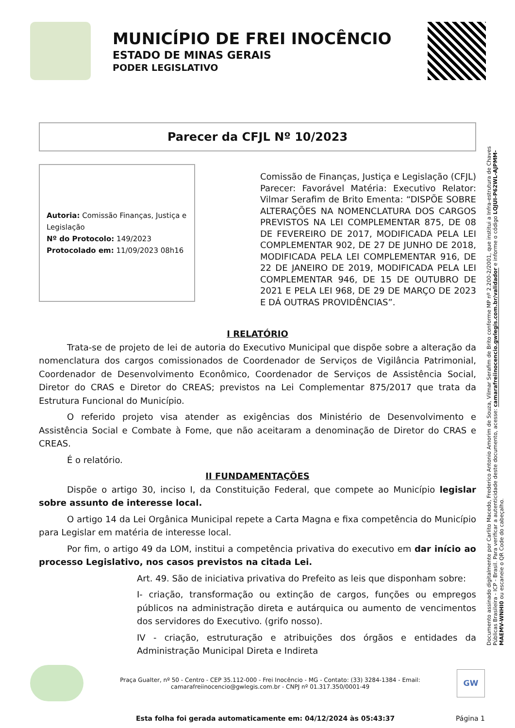MUNICÍPIO DE FREI INOCÊNCIO
ESTADO DE MINAS GERAIS
PODER LEGISLATIVO
Parecer da CFJL Nº 10/2023
Autoria: Comissão Finanças, Justiça e Legislação
Nº do Protocolo: 149/2023
Protocolado em: 11/09/2023 08h16
Comissão de Finanças, Justiça e Legislação (CFJL) Parecer: Favorável Matéria: Executivo Relator: Vilmar Serafim de Brito Ementa: “DISPÕE SOBRE ALTERAÇÕES NA NOMENCLATURA DOS CARGOS PREVISTOS NA LEI COMPLEMENTAR 875, DE 08 DE FEVEREIRO DE 2017, MODIFICADA PELA LEI COMPLEMENTAR 902, DE 27 DE JUNHO DE 2018, MODIFICADA PELA LEI COMPLEMENTAR 916, DE 22 DE JANEIRO DE 2019, MODIFICADA PELA LEI COMPLEMENTAR 946, DE 15 DE OUTUBRO DE 2021 E PELA LEI 968, DE 29 DE MARÇO DE 2023 E DÁ OUTRAS PROVIDÊNCIAS”.
I RELATÓRIO
Trata-se de projeto de lei de autoria do Executivo Municipal que dispõe sobre a alteração da nomenclatura dos cargos comissionados de Coordenador de Serviços de Vigilância Patrimonial, Coordenador de Desenvolvimento Econômico, Coordenador de Serviços de Assistência Social, Diretor do CRAS e Diretor do CREAS; previstos na Lei Complementar 875/2017 que trata da Estrutura Funcional do Município.
O referido projeto visa atender as exigências dos Ministério de Desenvolvimento e Assistência Social e Combate à Fome, que não aceitaram a denominação de Diretor do CRAS e CREAS.
É o relatório.
II FUNDAMENTAÇÕES
Dispõe o artigo 30, inciso I, da Constituição Federal, que compete ao Município legislar sobre assunto de interesse local.
O artigo 14 da Lei Orgânica Municipal repete a Carta Magna e fixa competência do Município para Legislar em matéria de interesse local.
Por fim, o artigo 49 da LOM, institui a competência privativa do executivo em dar início ao processo Legislativo, nos casos previstos na citada Lei.
Art. 49. São de iniciativa privativa do Prefeito as leis que disponham sobre:
I- criação, transformação ou extinção de cargos, funções ou empregos públicos na administração direta e autárquica ou aumento de vencimentos dos servidores do Executivo. (grifo nosso).
IV - criação, estruturação e atribuições dos órgãos e entidades da Administração Municipal Direta e Indireta
Documento assinado digitalmente por Carlito Macedo, Frederico Antonio Amorim de Souza, Vilmar Serafim de Brito conforme MP nº 2.200-2/2001, que institui a Infra-estrutura de Chaves Públicas Brasileira - ICP - Brasil. Para verificar a autenticidade deste documento, acesse: camarafreiinocencio.gwlegis.com.br/validador e informe o código LQJUI-P62WL-AJPMM-MAEMV-WNHI0 ou escaneie o QR Code do cabeçalho.
Praça Gualter, nº 50 - Centro - CEP 35.112-000 - Frei Inocêncio - MG - Contato: (33) 3284-1384 - Email: camarafreiinocencio@gwlegis.com.br - CNPJ nº 01.317.350/0001-49
GW
Esta folha foi gerada automaticamente em: 04/12/2024 às 05:43:37 Página 1